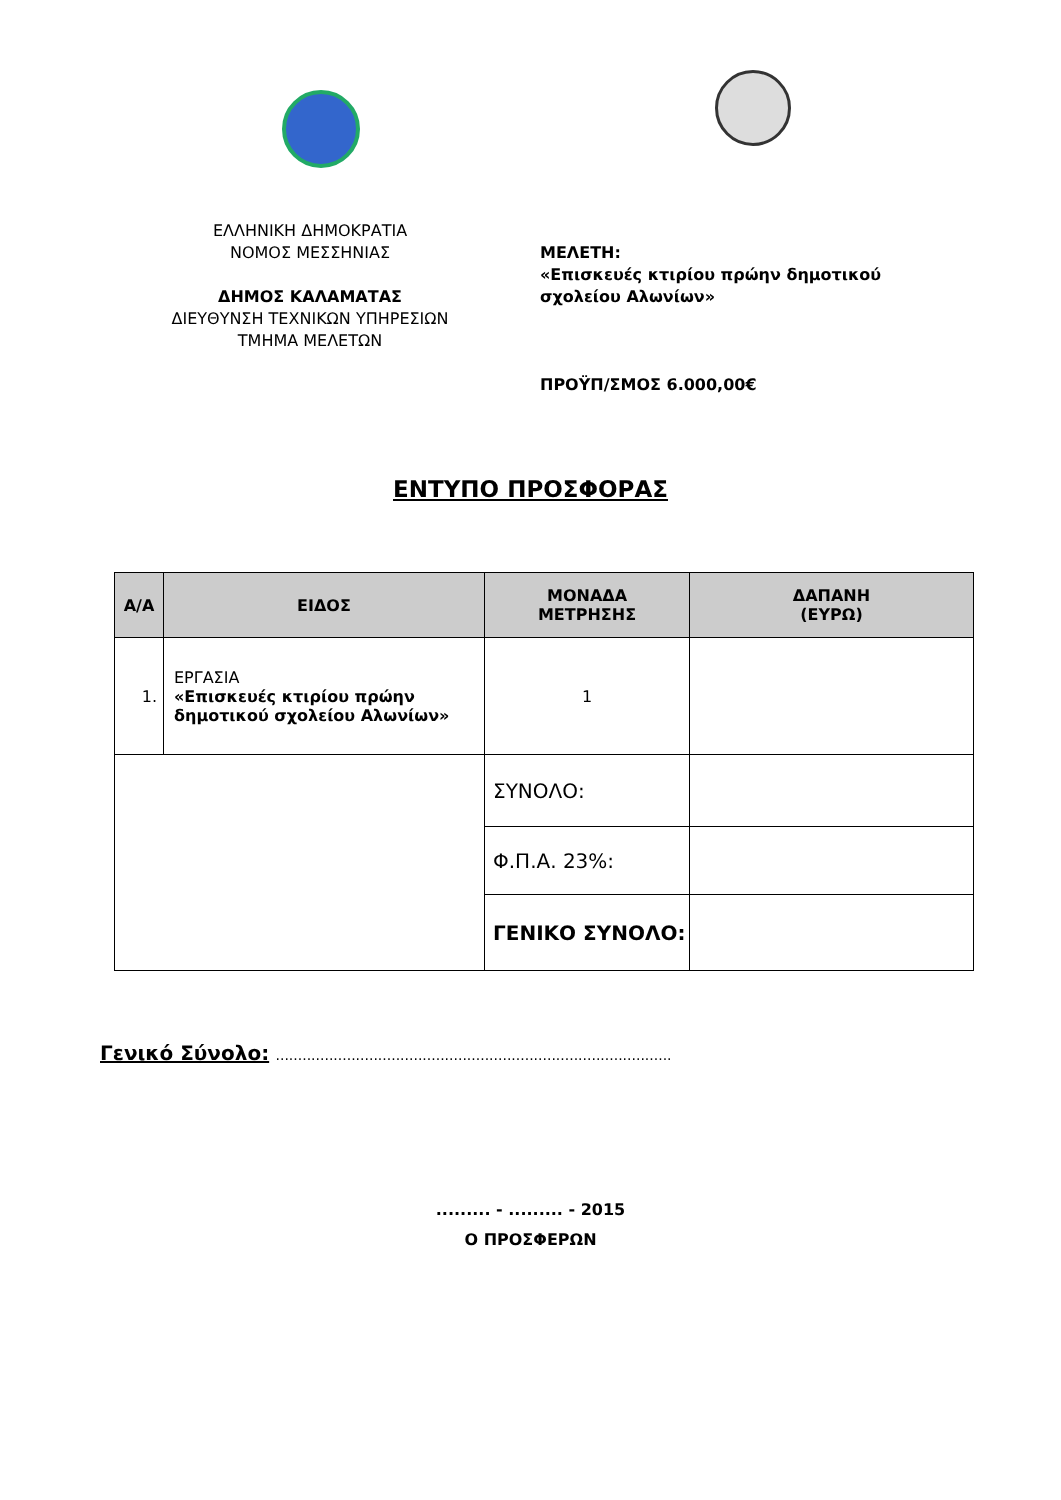ΕΛΛΗΝΙΚΗ ΔΗΜΟΚΡΑΤΙΑ
ΝΟΜΟΣ ΜΕΣΣΗΝΙΑΣ
ΔΗΜΟΣ ΚΑΛΑΜΑΤΑΣ
ΔΙΕΥΘΥΝΣΗ ΤΕΧΝΙΚΩΝ ΥΠΗΡΕΣΙΩΝ
ΤΜΗΜΑ ΜΕΛΕΤΩΝ
ΜΕΛΕΤΗ:
«Επισκευές κτιρίου πρώην δημοτικού σχολείου Αλωνίων»
ΠΡΟΫΠ/ΣΜΟΣ 6.000,00€
ΕΝΤΥΠΟ ΠΡΟΣΦΟΡΑΣ
| Α/Α | ΕΙΔΟΣ | ΜΟΝΑΔΑ ΜΕΤΡΗΣΗΣ | ΔΑΠΑΝΗ (ΕΥΡΩ) |
| --- | --- | --- | --- |
| 1. | ΕΡΓΑΣΙΑ «Επισκευές κτιρίου πρώην δημοτικού σχολείου Αλωνίων» | 1 | |
| | | ΣΥΝΟΛΟ: | |
| | | Φ.Π.Α. 23%: | |
| | | ΓΕΝΙΚΟ ΣΥΝΟΛΟ: | |
Γενικό Σύνολο: .........................................................................................
......... - ......... - 2015
Ο ΠΡΟΣΦΕΡΩΝ